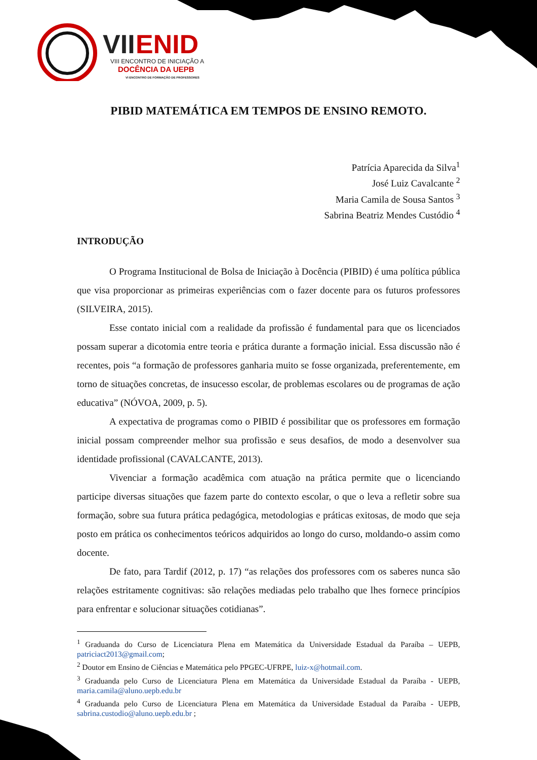VII
ENID
VIII ENCONTRO DE INICIAÇÃO A
DOCÊNCIA DA UEPB
VI ENCONTRO DE FORMAÇÃO DE PROFESSORES
PIBID MATEMÁTICA EM TEMPOS DE ENSINO REMOTO.
Patrícia Aparecida da Silva<sup>1</sup>
José Luiz Cavalcante <sup>2</sup>
Maria Camila de Sousa Santos <sup>3</sup>
Sabrina Beatriz Mendes Custódio <sup>4</sup>
INTRODUÇÃO
O Programa Institucional de Bolsa de Iniciação à Docência (PIBID) é uma política pública que visa proporcionar as primeiras experiências com o fazer docente para os futuros professores (SILVEIRA, 2015).
Esse contato inicial com a realidade da profissão é fundamental para que os licenciados possam superar a dicotomia entre teoria e prática durante a formação inicial. Essa discussão não é recentes, pois “a formação de professores ganharia muito se fosse organizada, preferentemente, em torno de situações concretas, de insucesso escolar, de problemas escolares ou de programas de ação educativa” (NÓVOA, 2009, p. 5).
A expectativa de programas como o PIBID é possibilitar que os professores em formação inicial possam compreender melhor sua profissão e seus desafios, de modo a desenvolver sua identidade profissional (CAVALCANTE, 2013).
Vivenciar a formação acadêmica com atuação na prática permite que o licenciando participe diversas situações que fazem parte do contexto escolar, o que o leva a refletir sobre sua formação, sobre sua futura prática pedagógica, metodologias e práticas exitosas, de modo que seja posto em prática os conhecimentos teóricos adquiridos ao longo do curso, moldando-o assim como docente.
De fato, para Tardif (2012, p. 17) “as relações dos professores com os saberes nunca são relações estritamente cognitivas: são relações mediadas pelo trabalho que lhes fornece princípios para enfrentar e solucionar situações cotidianas”.
<sup>1</sup> Graduanda do Curso de Licenciatura Plena em Matemática da Universidade Estadual da Paraíba – UEPB, patriciact2013@gmail.com;
<sup>2</sup> Doutor em Ensino de Ciências e Matemática pelo PPGEC-UFRPE, luiz-x@hotmail.com.
<sup>3</sup> Graduanda pelo Curso de Licenciatura Plena em Matemática da Universidade Estadual da Paraíba - UEPB, maria.camila@aluno.uepb.edu.br
<sup>4</sup> Graduanda pelo Curso de Licenciatura Plena em Matemática da Universidade Estadual da Paraíba - UEPB, sabrina.custodio@aluno.uepb.edu.br ;